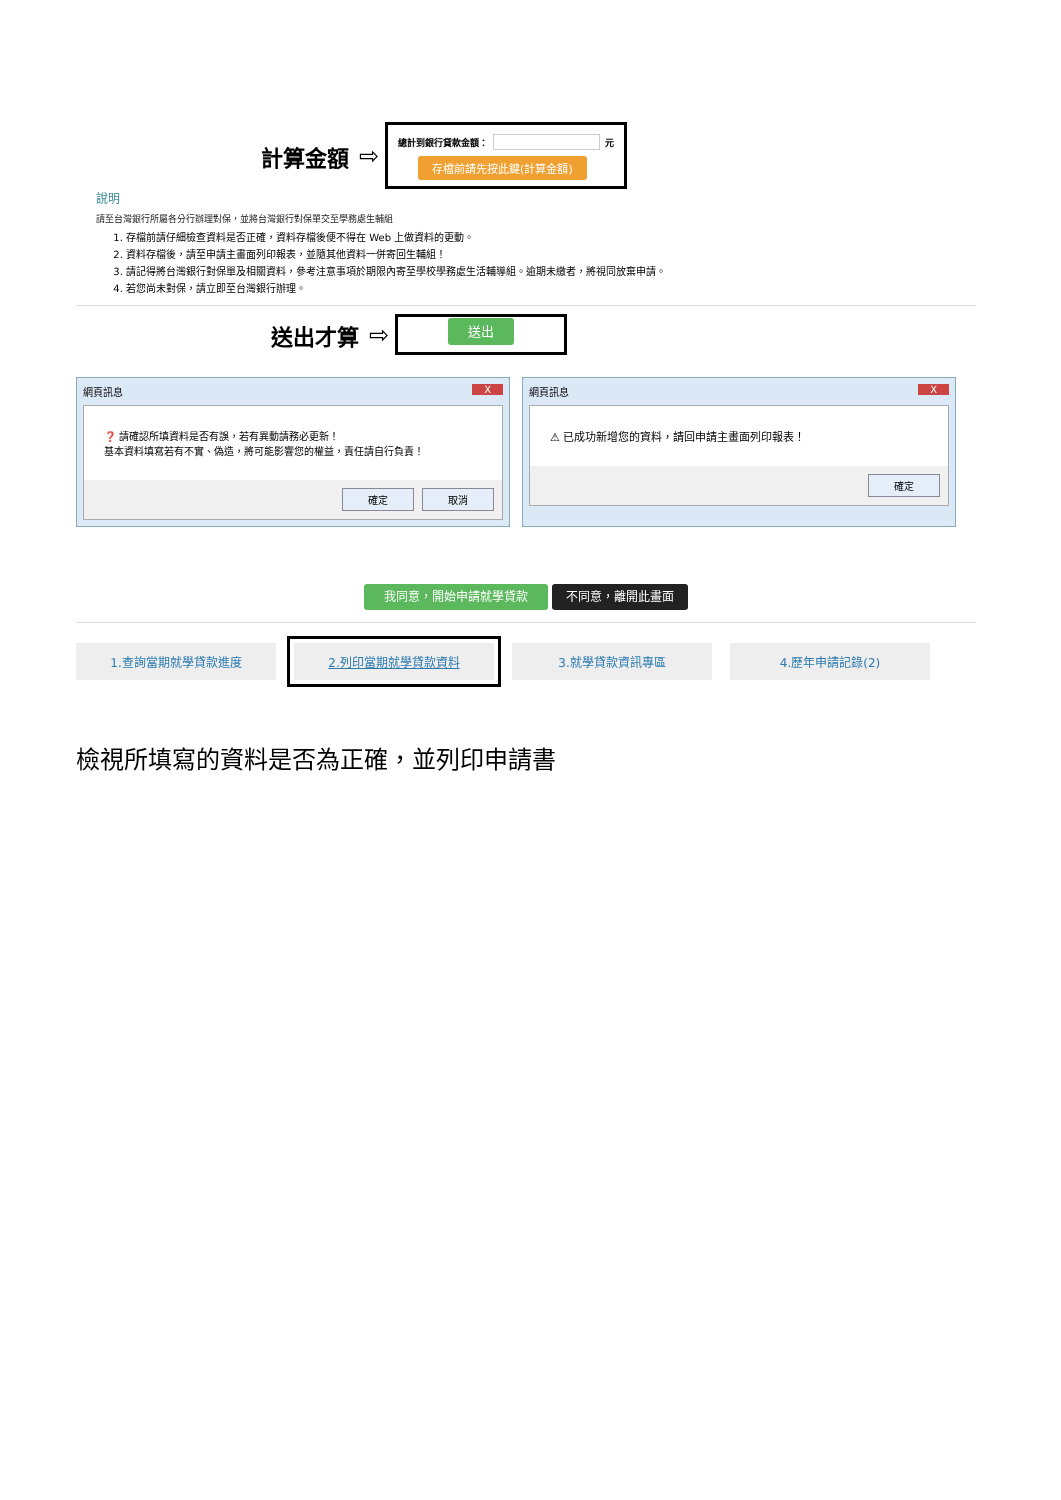計算金額 ⇨
總計到銀行貸款金額： 元
存檔前請先按此鍵(計算金額)
說明
請至台灣銀行所屬各分行辦理對保，並將台灣銀行對保單交至學務處生輔組
1. 存檔前請仔細檢查資料是否正確，資料存檔後便不得在 Web 上做資料的更動。
2. 資料存檔後，請至申請主畫面列印報表，並隨其他資料一併寄回生輔組！
3. 請記得將台灣銀行對保單及相關資料，參考注意事項於期限內寄至學校學務處生活輔導組。逾期未繳者，將視同放棄申請。
4. 若您尚未對保，請立即至台灣銀行辦理。
送出才算 ⇨
送出
網頁訊息 X
❓ 請確認所填資料是否有誤，若有異動請務必更新！
基本資料填寫若有不實、偽造，將可能影響您的權益，責任請自行負責！
確定 取消
網頁訊息 X
⚠ 已成功新增您的資料，請回申請主畫面列印報表！
確定
我同意，開始申請就學貸款 不同意，離開此畫面
1.查詢當期就學貸款進度 2.列印當期就學貸款資料 3.就學貸款資訊專區 4.歷年申請記錄(2)
檢視所填寫的資料是否為正確，並列印申請書